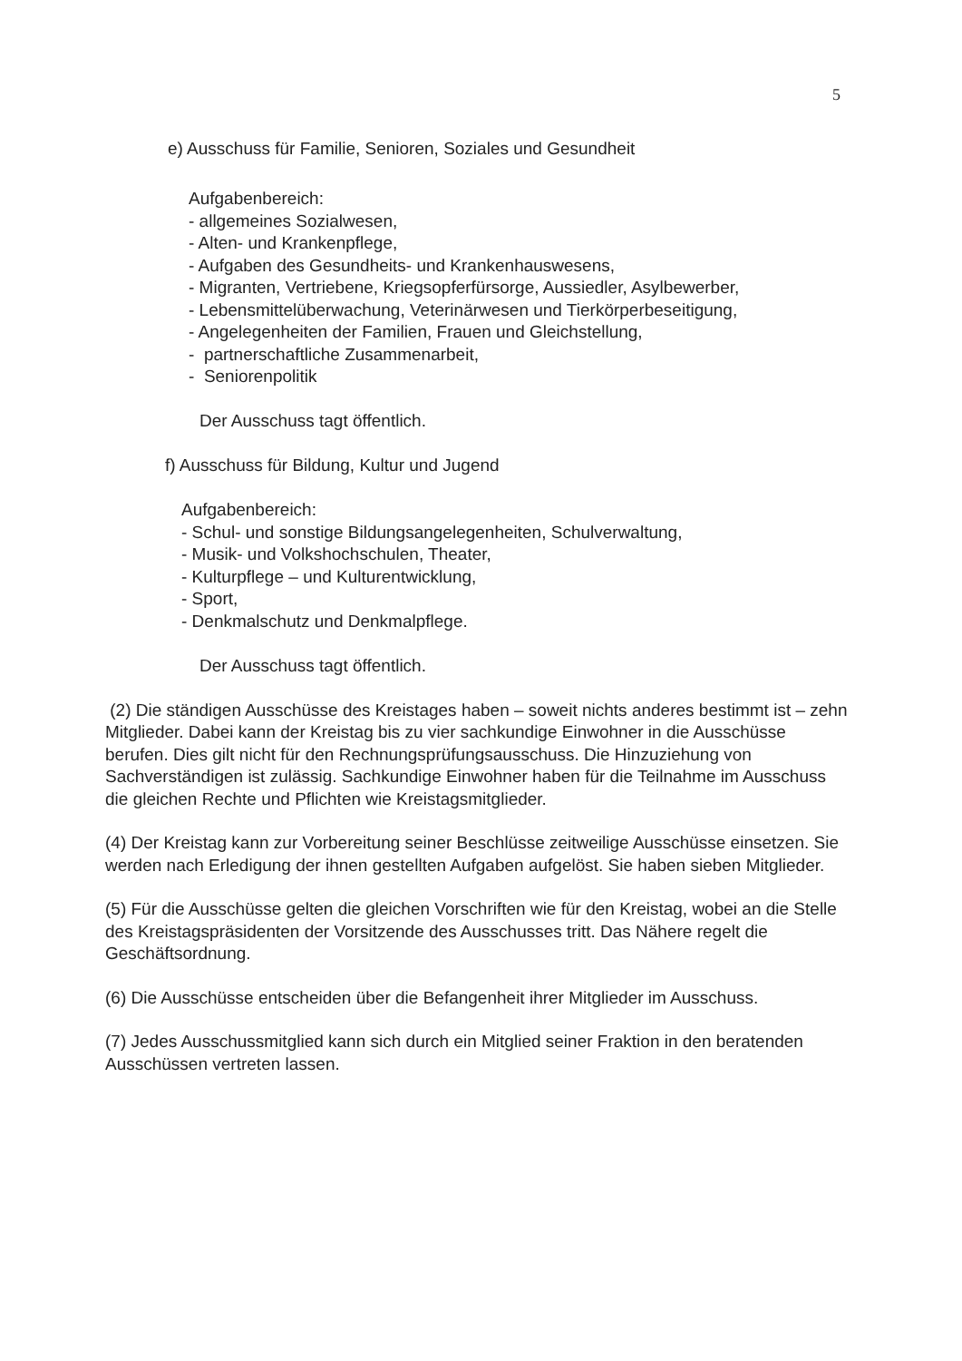5
e) Ausschuss für Familie, Senioren, Soziales und Gesundheit
Aufgabenbereich:
- allgemeines Sozialwesen,
- Alten- und Krankenpflege,
- Aufgaben des Gesundheits- und Krankenhauswesens,
- Migranten, Vertriebene, Kriegsopferfürsorge, Aussiedler, Asylbewerber,
- Lebensmittelüberwachung, Veterinärwesen und Tierkörperbeseitigung,
- Angelegenheiten der Familien, Frauen und Gleichstellung,
- partnerschaftliche Zusammenarbeit,
- Seniorenpolitik
Der Ausschuss tagt öffentlich.
f) Ausschuss für Bildung, Kultur und Jugend
Aufgabenbereich:
- Schul- und sonstige Bildungsangelegenheiten, Schulverwaltung,
- Musik- und Volkshochschulen, Theater,
- Kulturpflege – und Kulturentwicklung,
- Sport,
- Denkmalschutz und Denkmalpflege.
Der Ausschuss tagt öffentlich.
(2) Die ständigen Ausschüsse des Kreistages haben – soweit nichts anderes bestimmt ist – zehn Mitglieder. Dabei kann der Kreistag bis zu vier sachkundige Einwohner in die Ausschüsse berufen. Dies gilt nicht für den Rechnungsprüfungsausschuss. Die Hinzuziehung von Sachverständigen ist zulässig. Sachkundige Einwohner haben für die Teilnahme im Ausschuss die gleichen Rechte und Pflichten wie Kreistagsmitglieder.
(4) Der Kreistag kann zur Vorbereitung seiner Beschlüsse zeitweilige Ausschüsse einsetzen. Sie werden nach Erledigung der ihnen gestellten Aufgaben aufgelöst. Sie haben sieben Mitglieder.
(5) Für die Ausschüsse gelten die gleichen Vorschriften wie für den Kreistag, wobei an die Stelle des Kreistagspräsidenten der Vorsitzende des Ausschusses tritt. Das Nähere regelt die Geschäftsordnung.
(6) Die Ausschüsse entscheiden über die Befangenheit ihrer Mitglieder im Ausschuss.
(7) Jedes Ausschussmitglied kann sich durch ein Mitglied seiner Fraktion in den beratenden Ausschüssen vertreten lassen.